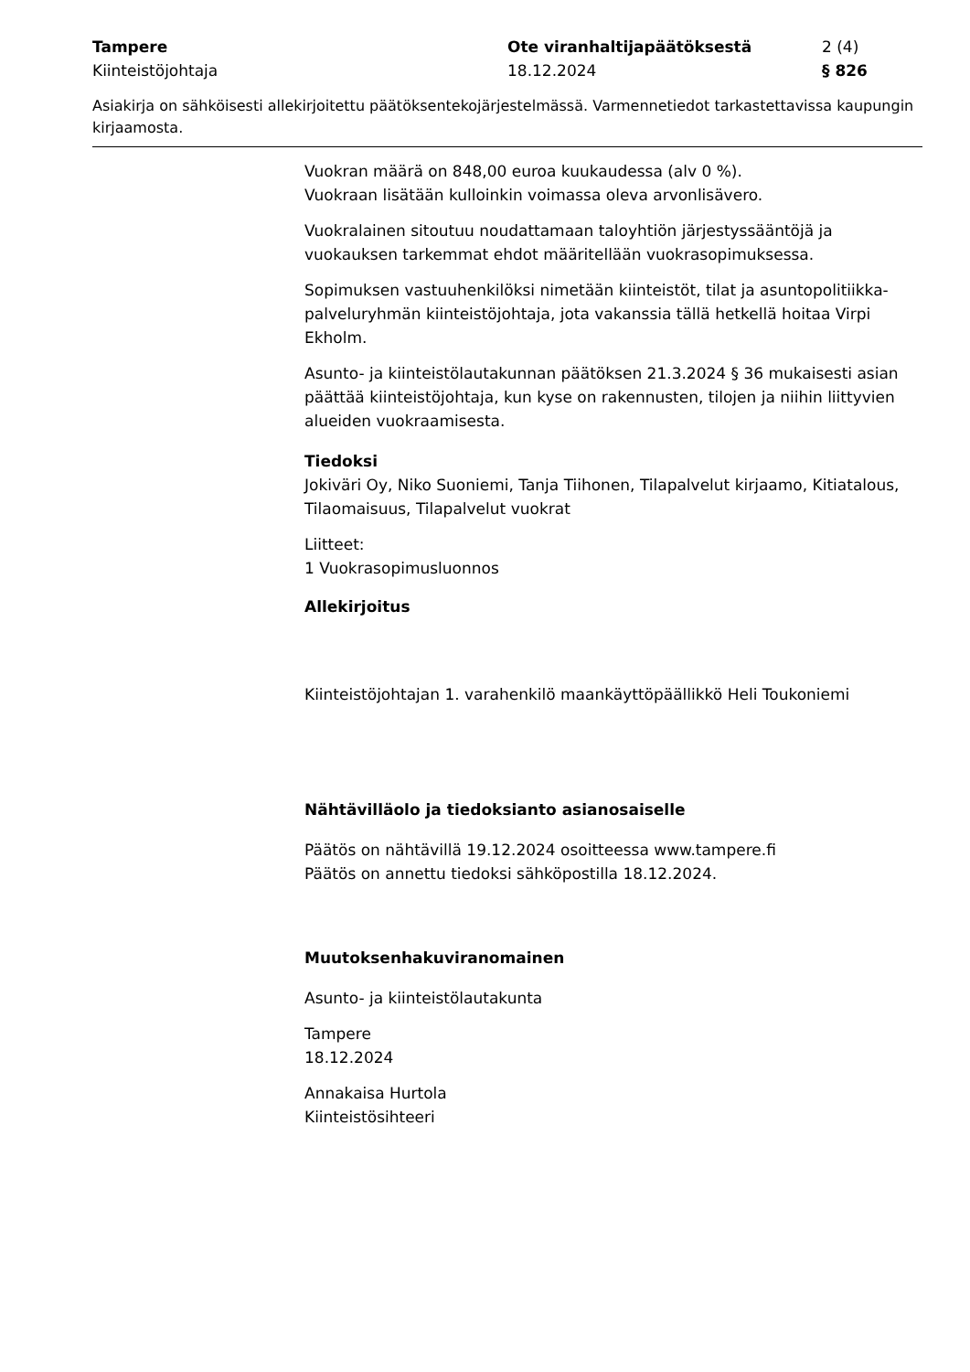Tampere Ote viranhaltijapäätöksestä 2 (4)
Kiinteistöjohtaja 18.12.2024 § 826
Asiakirja on sähköisesti allekirjoitettu päätöksentekojärjestelmässä. Varmennetiedot tarkastettavissa kaupungin kirjaamosta.
Vuokran määrä on 848,00 euroa kuukaudessa (alv 0 %).
Vuokraan lisätään kulloinkin voimassa oleva arvonlisävero.
Vuokralainen sitoutuu noudattamaan taloyhtiön järjestyssääntöjä ja vuokauksen tarkemmat ehdot määritellään vuokrasopimuksessa.
Sopimuksen vastuuhenkilöksi nimetään kiinteistöt, tilat ja asuntopolitiikka-palveluryhmän kiinteistöjohtaja, jota vakanssia tällä hetkellä hoitaa Virpi Ekholm.
Asunto- ja kiinteistölautakunnan päätöksen 21.3.2024 § 36 mukaisesti asian päättää kiinteistöjohtaja, kun kyse on rakennusten, tilojen ja niihin liittyvien alueiden vuokraamisesta.
Tiedoksi
Jokiväri Oy, Niko Suoniemi, Tanja Tiihonen, Tilapalvelut kirjaamo, Kitiatalous, Tilaomaisuus, Tilapalvelut vuokrat
Liitteet:
1 Vuokrasopimusluonnos
Allekirjoitus
Kiinteistöjohtajan 1. varahenkilö maankäyttöpäällikkö Heli Toukoniemi
Nähtävilläolo ja tiedoksianto asianosaiselle
Päätös on nähtävillä 19.12.2024 osoitteessa www.tampere.fi
Päätös on annettu tiedoksi sähköpostilla 18.12.2024.
Muutoksenhakuviranomainen
Asunto- ja kiinteistölautakunta
Tampere
18.12.2024
Annakaisa Hurtola
Kiinteistösihteeri